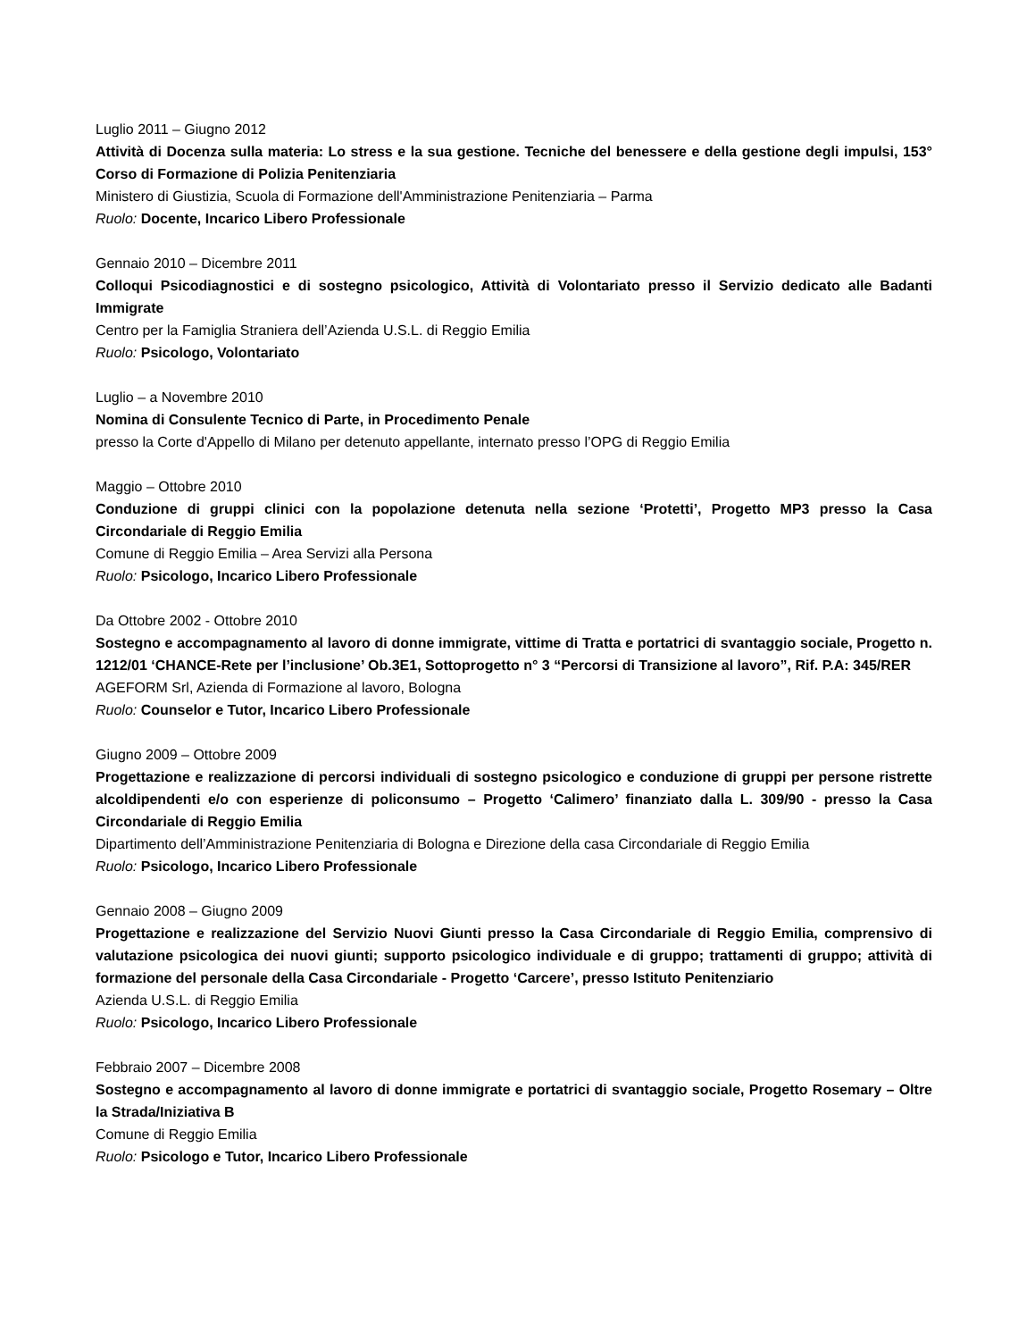Luglio 2011 – Giugno 2012
Attività di Docenza sulla materia: Lo stress e la sua gestione. Tecniche del benessere e della gestione degli impulsi, 153° Corso di Formazione di Polizia Penitenziaria
Ministero di Giustizia, Scuola di Formazione dell'Amministrazione Penitenziaria – Parma
Ruolo: Docente, Incarico Libero Professionale
Gennaio 2010 – Dicembre 2011
Colloqui Psicodiagnostici e di sostegno psicologico, Attività di Volontariato presso il Servizio dedicato alle Badanti Immigrate
Centro per la Famiglia Straniera dell’Azienda U.S.L. di Reggio Emilia
Ruolo: Psicologo, Volontariato
Luglio – a Novembre 2010
Nomina di Consulente Tecnico di Parte, in Procedimento Penale
presso la Corte d'Appello di Milano per detenuto appellante, internato presso l’OPG di Reggio Emilia
Maggio – Ottobre 2010
Conduzione di gruppi clinici con la popolazione detenuta nella sezione ‘Protetti’, Progetto MP3 presso la Casa Circondariale di Reggio Emilia
Comune di Reggio Emilia – Area Servizi alla Persona
Ruolo: Psicologo, Incarico Libero Professionale
Da Ottobre 2002 - Ottobre 2010
Sostegno e accompagnamento al lavoro di donne immigrate, vittime di Tratta e portatrici di svantaggio sociale, Progetto n. 1212/01 ‘CHANCE-Rete per l’inclusione’ Ob.3E1, Sottoprogetto n° 3 “Percorsi di Transizione al lavoro”, Rif. P.A: 345/RER
AGEFORM Srl, Azienda di Formazione al lavoro, Bologna
Ruolo: Counselor e Tutor, Incarico Libero Professionale
Giugno 2009 – Ottobre 2009
Progettazione e realizzazione di percorsi individuali di sostegno psicologico e conduzione di gruppi per persone ristrette alcoldipendenti e/o con esperienze di policonsumo – Progetto ‘Calimero’ finanziato dalla L. 309/90 - presso la Casa Circondariale di Reggio Emilia
Dipartimento dell’Amministrazione Penitenziaria di Bologna e Direzione della casa Circondariale di Reggio Emilia
Ruolo: Psicologo, Incarico Libero Professionale
Gennaio 2008 – Giugno 2009
Progettazione e realizzazione del Servizio Nuovi Giunti presso la Casa Circondariale di Reggio Emilia, comprensivo di valutazione psicologica dei nuovi giunti; supporto psicologico individuale e di gruppo; trattamenti di gruppo; attività di formazione del personale della Casa Circondariale - Progetto ‘Carcere’, presso Istituto Penitenziario
Azienda U.S.L. di Reggio Emilia
Ruolo: Psicologo, Incarico Libero Professionale
Febbraio 2007 – Dicembre 2008
Sostegno e accompagnamento al lavoro di donne immigrate e portatrici di svantaggio sociale, Progetto Rosemary – Oltre la Strada/Iniziativa B
Comune di Reggio Emilia
Ruolo: Psicologo e Tutor, Incarico Libero Professionale